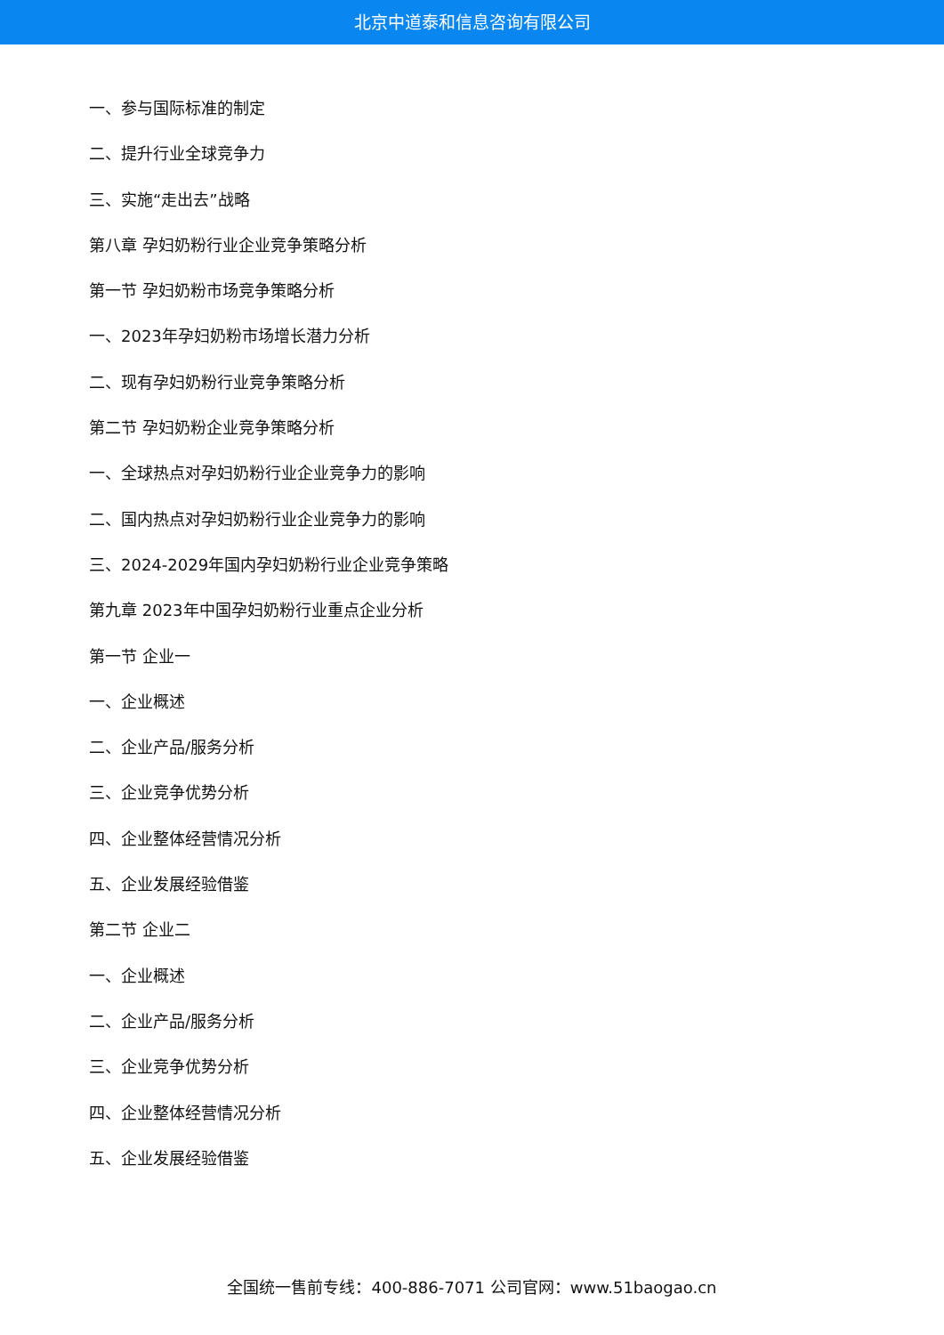北京中道泰和信息咨询有限公司
一、参与国际标准的制定
二、提升行业全球竞争力
三、实施“走出去”战略
第八章 孕妇奶粉行业企业竞争策略分析
第一节 孕妇奶粉市场竞争策略分析
一、2023年孕妇奶粉市场增长潜力分析
二、现有孕妇奶粉行业竞争策略分析
第二节 孕妇奶粉企业竞争策略分析
一、全球热点对孕妇奶粉行业企业竞争力的影响
二、国内热点对孕妇奶粉行业企业竞争力的影响
三、2024-2029年国内孕妇奶粉行业企业竞争策略
第九章 2023年中国孕妇奶粉行业重点企业分析
第一节 企业一
一、企业概述
二、企业产品/服务分析
三、企业竞争优势分析
四、企业整体经营情况分析
五、企业发展经验借鉴
第二节 企业二
一、企业概述
二、企业产品/服务分析
三、企业竞争优势分析
四、企业整体经营情况分析
五、企业发展经验借鉴
全国统一售前专线：400-886-7071 公司官网：www.51baogao.cn